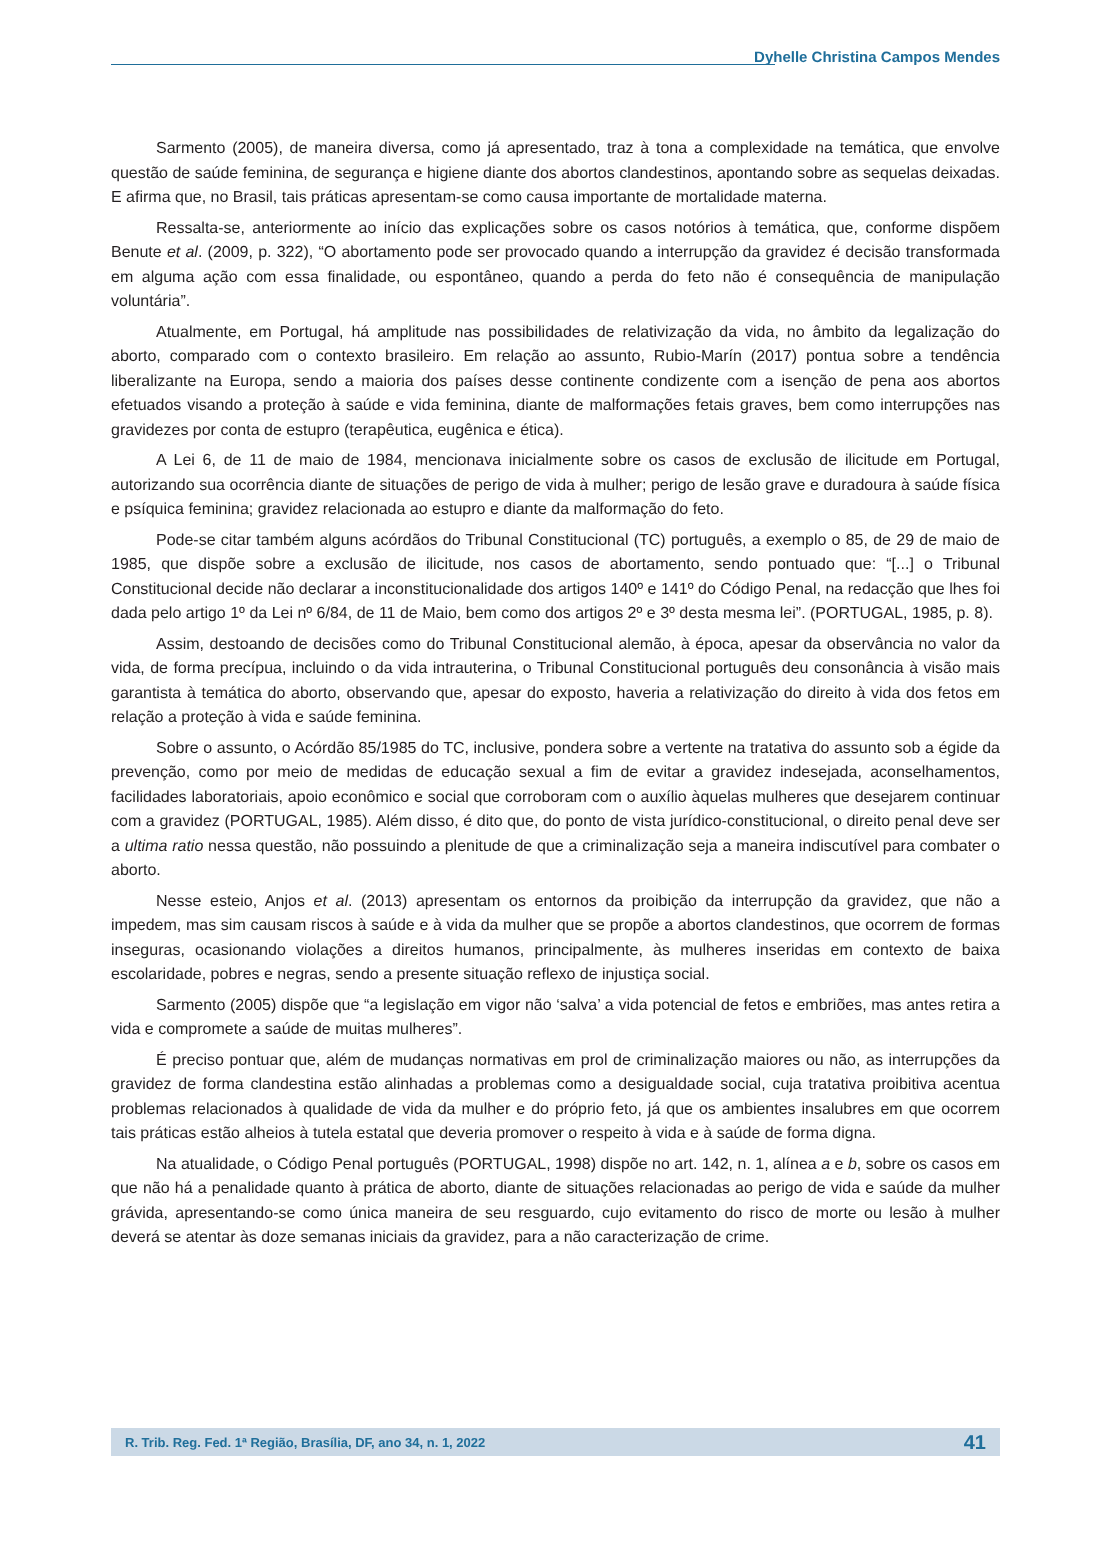Dyhelle Christina Campos Mendes
Sarmento (2005), de maneira diversa, como já apresentado, traz à tona a complexidade na temática, que envolve questão de saúde feminina, de segurança e higiene diante dos abortos clandestinos, apontando sobre as sequelas deixadas. E afirma que, no Brasil, tais práticas apresentam-se como causa importante de mortalidade materna.
Ressalta-se, anteriormente ao início das explicações sobre os casos notórios à temática, que, conforme dispõem Benute et al. (2009, p. 322), “O abortamento pode ser provocado quando a interrupção da gravidez é decisão transformada em alguma ação com essa finalidade, ou espontâneo, quando a perda do feto não é consequência de manipulação voluntária”.
Atualmente, em Portugal, há amplitude nas possibilidades de relativização da vida, no âmbito da legalização do aborto, comparado com o contexto brasileiro. Em relação ao assunto, Rubio-Marín (2017) pontua sobre a tendência liberalizante na Europa, sendo a maioria dos países desse continente condizente com a isenção de pena aos abortos efetuados visando a proteção à saúde e vida feminina, diante de malformações fetais graves, bem como interrupções nas gravidezes por conta de estupro (terapêutica, eugênica e ética).
A Lei 6, de 11 de maio de 1984, mencionava inicialmente sobre os casos de exclusão de ilicitude em Portugal, autorizando sua ocorrência diante de situações de perigo de vida à mulher; perigo de lesão grave e duradoura à saúde física e psíquica feminina; gravidez relacionada ao estupro e diante da malformação do feto.
Pode-se citar também alguns acórdãos do Tribunal Constitucional (TC) português, a exemplo o 85, de 29 de maio de 1985, que dispõe sobre a exclusão de ilicitude, nos casos de abortamento, sendo pontuado que: “[...] o Tribunal Constitucional decide não declarar a inconstitucionalidade dos artigos 140º e 141º do Código Penal, na redacção que lhes foi dada pelo artigo 1º da Lei nº 6/84, de 11 de Maio, bem como dos artigos 2º e 3º desta mesma lei”. (PORTUGAL, 1985, p. 8).
Assim, destoando de decisões como do Tribunal Constitucional alemão, à época, apesar da observância no valor da vida, de forma precípua, incluindo o da vida intrauterina, o Tribunal Constitucional português deu consonância à visão mais garantista à temática do aborto, observando que, apesar do exposto, haveria a relativização do direito à vida dos fetos em relação a proteção à vida e saúde feminina.
Sobre o assunto, o Acórdão 85/1985 do TC, inclusive, pondera sobre a vertente na tratativa do assunto sob a égide da prevenção, como por meio de medidas de educação sexual a fim de evitar a gravidez indesejada, aconselhamentos, facilidades laboratoriais, apoio econômico e social que corroboram com o auxílio àquelas mulheres que desejarem continuar com a gravidez (PORTUGAL, 1985). Além disso, é dito que, do ponto de vista jurídico-constitucional, o direito penal deve ser a ultima ratio nessa questão, não possuindo a plenitude de que a criminalização seja a maneira indiscutível para combater o aborto.
Nesse esteio, Anjos et al. (2013) apresentam os entornos da proibição da interrupção da gravidez, que não a impedem, mas sim causam riscos à saúde e à vida da mulher que se propõe a abortos clandestinos, que ocorrem de formas inseguras, ocasionando violações a direitos humanos, principalmente, às mulheres inseridas em contexto de baixa escolaridade, pobres e negras, sendo a presente situação reflexo de injustiça social.
Sarmento (2005) dispõe que “a legislação em vigor não ‘salva’ a vida potencial de fetos e embriões, mas antes retira a vida e compromete a saúde de muitas mulheres”.
É preciso pontuar que, além de mudanças normativas em prol de criminalização maiores ou não, as interrupções da gravidez de forma clandestina estão alinhadas a problemas como a desigualdade social, cuja tratativa proibitiva acentua problemas relacionados à qualidade de vida da mulher e do próprio feto, já que os ambientes insalubres em que ocorrem tais práticas estão alheios à tutela estatal que deveria promover o respeito à vida e à saúde de forma digna.
Na atualidade, o Código Penal português (PORTUGAL, 1998) dispõe no art. 142, n. 1, alínea a e b, sobre os casos em que não há a penalidade quanto à prática de aborto, diante de situações relacionadas ao perigo de vida e saúde da mulher grávida, apresentando-se como única maneira de seu resguardo, cujo evitamento do risco de morte ou lesão à mulher deverá se atentar às doze semanas iniciais da gravidez, para a não caracterização de crime.
R. Trib. Reg. Fed. 1ª Região, Brasília, DF, ano 34, n. 1, 2022 41